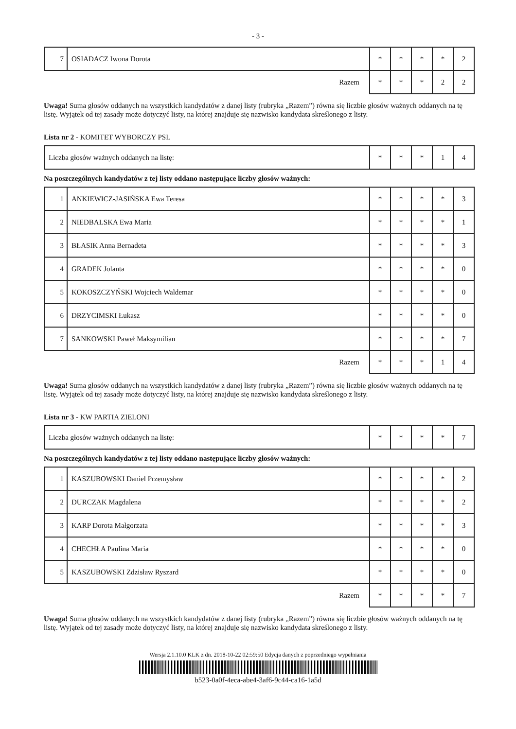- 3 -
| 7 | OSIADACZ Iwona Dorota | * | * | * | * | 2 |
| Razem | | * | * | * | 2 | 2 |
Uwaga! Suma głosów oddanych na wszystkich kandydatów z danej listy (rubryka „Razem”) równa się liczbie głosów ważnych oddanych na tę listę. Wyjątek od tej zasady może dotyczyć listy, na której znajduje się nazwisko kandydata skreślonego z listy.
Lista nr 2 - KOMITET WYBORCZY PSL
| Liczba głosów ważnych oddanych na listę: | * | * | * | 1 | 4 |
Na poszczególnych kandydatów z tej listy oddano następujące liczby głosów ważnych:
| 1 | ANKIEWICZ-JASIŃSKA Ewa Teresa | * | * | * | * | 3 |
| 2 | NIEDBALSKA Ewa Maria | * | * | * | * | 1 |
| 3 | BŁASIK Anna Bernadeta | * | * | * | * | 3 |
| 4 | GRADEK Jolanta | * | * | * | * | 0 |
| 5 | KOKOSZCZYŃSKI Wojciech Waldemar | * | * | * | * | 0 |
| 6 | DRZYCIMSKI Łukasz | * | * | * | * | 0 |
| 7 | SANKOWSKI Paweł Maksymilian | * | * | * | * | 7 |
| Razem | | * | * | * | 1 | 4 |
Uwaga! Suma głosów oddanych na wszystkich kandydatów z danej listy (rubryka „Razem”) równa się liczbie głosów ważnych oddanych na tę listę. Wyjątek od tej zasady może dotyczyć listy, na której znajduje się nazwisko kandydata skreślonego z listy.
Lista nr 3 - KW PARTIA ZIELONI
| Liczba głosów ważnych oddanych na listę: | * | * | * | * | 7 |
Na poszczególnych kandydatów z tej listy oddano następujące liczby głosów ważnych:
| 1 | KASZUBOWSKI Daniel Przemysław | * | * | * | * | 2 |
| 2 | DURCZAK Magdalena | * | * | * | * | 2 |
| 3 | KARP Dorota Małgorzata | * | * | * | * | 3 |
| 4 | CHECHŁA Paulina Maria | * | * | * | * | 0 |
| 5 | KASZUBOWSKI Zdzisław Ryszard | * | * | * | * | 0 |
| Razem | | * | * | * | * | 7 |
Uwaga! Suma głosów oddanych na wszystkich kandydatów z danej listy (rubryka „Razem”) równa się liczbie głosów ważnych oddanych na tę listę. Wyjątek od tej zasady może dotyczyć listy, na której znajduje się nazwisko kandydata skreślonego z listy.
Wersja 2.1.10.0 KLK z dn. 2018-10-22 02:59:50 Edycja danych z poprzedniego wypełniania
b523-0a0f-4eca-abe4-3af6-9c44-ca16-1a5d